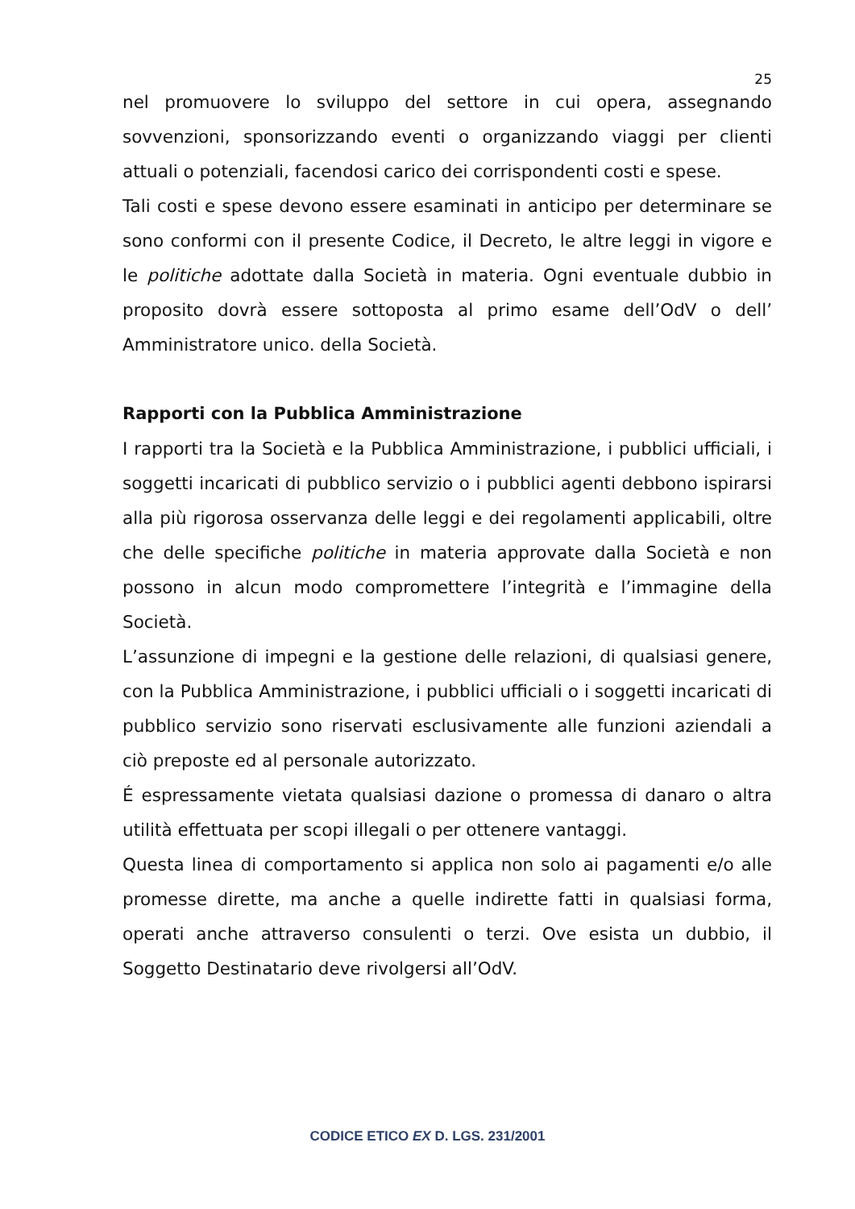25
nel promuovere lo sviluppo del settore in cui opera, assegnando sovvenzioni, sponsorizzando eventi o organizzando viaggi per clienti attuali o potenziali, facendosi carico dei corrispondenti costi e spese.
Tali costi e spese devono essere esaminati in anticipo per determinare se sono conformi con il presente Codice, il Decreto, le altre leggi in vigore e le politiche adottate dalla Società in materia. Ogni eventuale dubbio in proposito dovrà essere sottoposta al primo esame dell’OdV o dell’ Amministratore unico. della Società.
Rapporti con la Pubblica Amministrazione
I rapporti tra la Società e la Pubblica Amministrazione, i pubblici ufficiali, i soggetti incaricati di pubblico servizio o i pubblici agenti debbono ispirarsi alla più rigorosa osservanza delle leggi e dei regolamenti applicabili, oltre che delle specifiche politiche in materia approvate dalla Società e non possono in alcun modo compromettere l’integrità e l’immagine della Società.
L’assunzione di impegni e la gestione delle relazioni, di qualsiasi genere, con la Pubblica Amministrazione, i pubblici ufficiali o i soggetti incaricati di pubblico servizio sono riservati esclusivamente alle funzioni aziendali a ciò preposte ed al personale autorizzato.
É espressamente vietata qualsiasi dazione o promessa di danaro o altra utilità effettuata per scopi illegali o per ottenere vantaggi.
Questa linea di comportamento si applica non solo ai pagamenti e/o alle promesse dirette, ma anche a quelle indirette fatti in qualsiasi forma, operati anche attraverso consulenti o terzi. Ove esista un dubbio, il Soggetto Destinatario deve rivolgersi all’OdV.
CODICE ETICO EX D. LGS. 231/2001